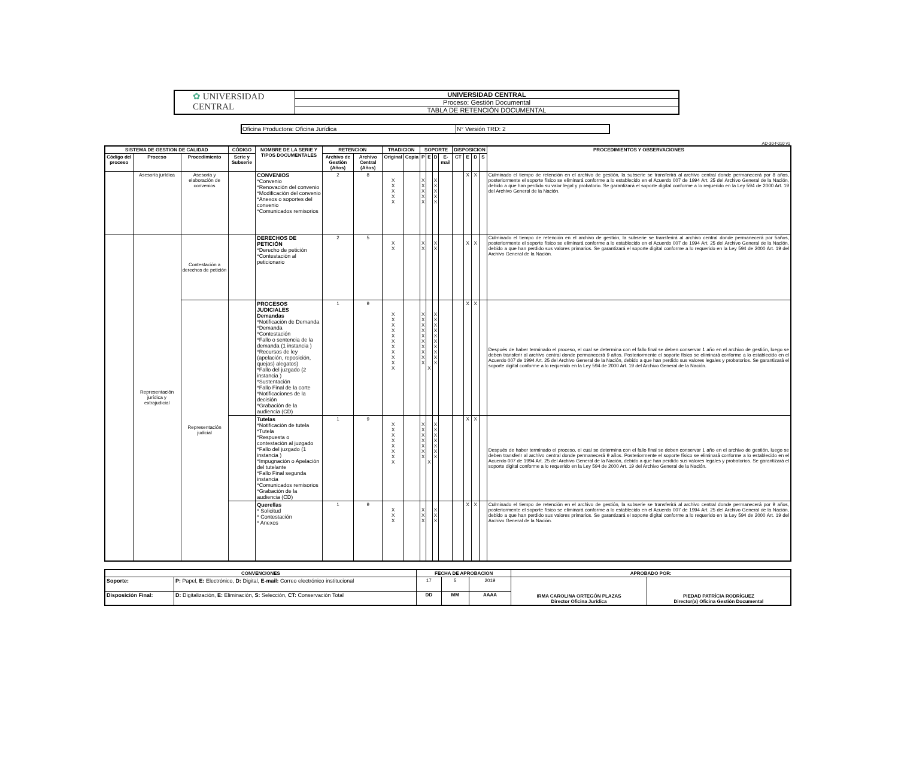| ✿ UNIVERSIDAD CENTRAL | UNIVERSIDAD CENTRAL |
| | Proceso: Gestión Documental |
| | TABLA DE RETENCIÓN DOCUMENTAL |
| Oficina Productora: Oficina Jurídica | N° Versión TRD: 2 |
AD-30-f-010 v1
| SISTEMA DE GESTION DE CALIDAD | | | CÓDIGO | NOMBRE DE LA SERIE Y TIPOS DOCUMENTALES | RETENCION | | TRADICION | | SOPORTE | | | | DISPOSICION | | | | PROCEDIMIENTOS Y OBSERVACIONES |
| --- | --- | --- | --- | --- | --- | --- | --- | --- | --- | --- | --- | --- | --- | --- | --- | --- | --- |
| Código del proceso | Proceso | Procedimiento | Serie y Subserie | | Archivo de Gestión (Años) | Archivo Central (Años) | Original | Copia | P | E | D | E-mail | CT | E | D | S | |
| | Asesoría jurídica | Asesoría y elaboración de convenios | | CONVENIOS *Convenio *Renovación del convenio *Modificación del convenio *Anexos o soportes del convenio *Comunicados remisorios | 2 | 8 | X X X X X | | X X X X X | | X X X X X | | | X | X | | Culminado el tiempo de retención en el archivo de gestión, la subserie se transferirá al archivo central donde permanecerá por 8 años, posteriormente el soporte físico se eliminará conforme a lo establecido en el Acuerdo 007 de 1994 Art. 25 del Archivo General de la Nación, debido a que han perdido su valor legal y probatorio. Se garantizará el soporte digital conforme a lo requerido en la Ley 594 de 2000 Art. 19 del Archivo General de la Nación. |
| | Representación jurídica y extrajudicial | Contestación a derechos de petición | | DERECHOS DE PETICIÓN *Derecho de petición *Contestación al peticionario | 2 | 5 | X X | | X X | | X X | | | X | X | | Culminado el tiempo de retención en el archivo de gestión, la subserie se transferirá al archivo central donde permanecerá por 5años, posteriormente el soporte físico se eliminará conforme a lo establecido en el Acuerdo 007 de 1994 Art. 25 del Archivo General de la Nación, debido a que han perdido sus valores primarios. Se garantizará el soporte digital conforme a lo requerido en la Ley 594 de 2000 Art. 19 del Archivo General de la Nación. |
| | | Representación judicial | | PROCESOS JUDICIALES Demandas *Notificación de Demanda *Demanda *Contestación *Fallo o sentencia de la demanda (1 instancia ) *Recursos de ley (apelación, reposición, quejas) alegatos) *Fallo del juzgado (2 instancia ) *Sustentación *Fallo Final de la corte *Notificaciones de la decisión *Grabación de la audiencia (CD) | 1 | 9 | X X X X X X X X X X X | | X X X X X X X X X X | X | X X X X X X X X X X | | | X | X | | Después de haber terminado el proceso, el cual se determina con el fallo final se deben conservar 1 año en el archivo de gestión, luego se deben transferir al archivo central donde permanecerá 9 años. Posteriormente el soporte físico se eliminará conforme a lo establecido en el Acuerdo 007 de 1994 Art. 25 del Archivo General de la Nación, debido a que han perdido sus valores legales y probatorios. Se garantizará el soporte digital conforme a lo requerido en la Ley 594 de 2000 Art. 19 del Archivo General de la Nación. |
| | | | | Tutelas *Notificación de tutela *Tutela *Respuesta o contestación al juzgado *Fallo del juzgado (1 instancia ) *Impugnación o Apelación del tutelante *Fallo Final segunda instancia *Comunicados remisorios *Grabación de la audiencia (CD) | 1 | 9 | X X X X X X X X | | X X X X X X X | X | X X X X X X X | | | X | X | | Después de haber terminado el proceso, el cual se determina con el fallo final se deben conservar 1 año en el archivo de gestión, luego se deben transferir al archivo central donde permanecerá 9 años. Posteriormente el soporte físico se eliminará conforme a lo establecido en el Acuerdo 007 de 1994 Art. 25 del Archivo General de la Nación, debido a que han perdido sus valores legales y probatorios. Se garantizará el soporte digital conforme a lo requerido en la Ley 594 de 2000 Art. 19 del Archivo General de la Nación. |
| | | | | Querellas * Solicitud * Contestación * Anexos | 1 | 9 | X X X | | X X X | | X X X | | | X | X | | Culminado el tiempo de retención en el archivo de gestión, la subserie se transferirá al archivo central donde permanecerá por 9 años, posteriormente el soporte físico se eliminará conforme a lo establecido en el Acuerdo 007 de 1994 Art. 25 del Archivo General de la Nación, debido a que han perdido sus valores primarios. Se garantizará el soporte digital conforme a lo requerido en la Ley 594 de 2000 Art. 19 del Archivo General de la Nación. |
| CONVENCIONES | | FECHA DE APROBACION | | | APROBADO POR: | |
| --- | --- | --- | --- | --- | --- | --- |
| Soporte: | P: Papel, E: Electrónico, D: Digital, E-mail: Correo electrónico institucional | 17 | 5 | 2019 | IRMA CAROLINA ORTEGÓN PLAZAS Director Oficina Jurídica | PIEDAD PATRÍCIA RODRÍGUEZ Director(a) Oficina Gestión Documental |
| Disposición Final: | D: Digitalización, E: Eliminación, S: Selección, CT: Conservación Total | DD | MM | AAAA | | |